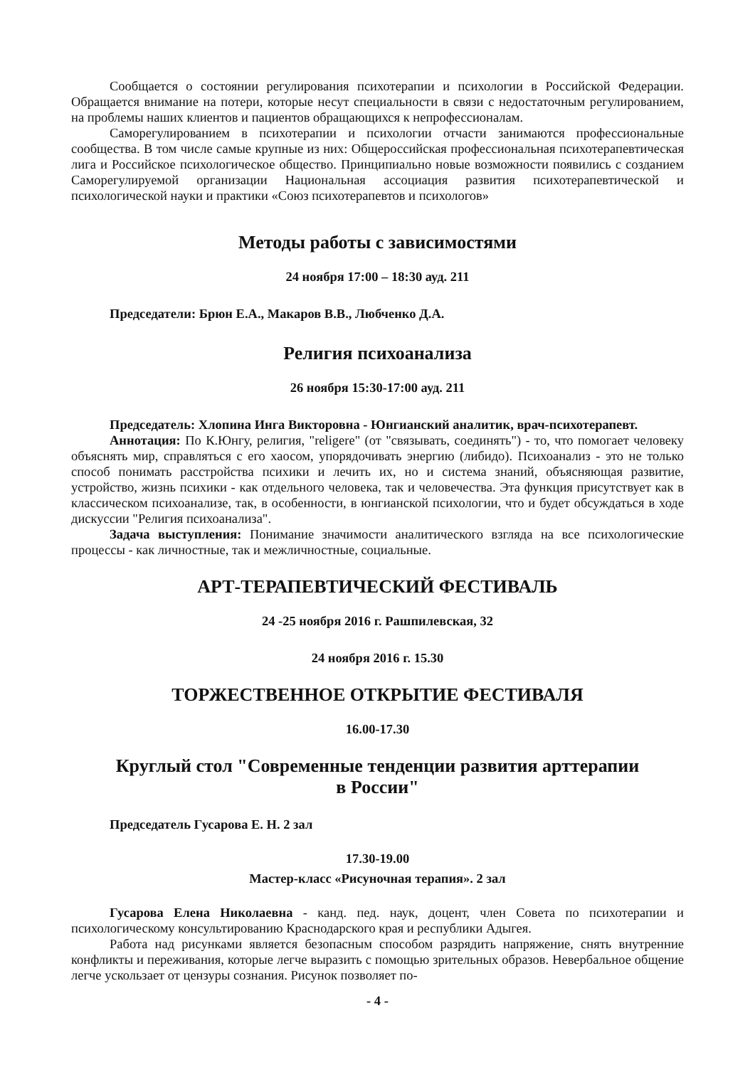Сообщается о состоянии регулирования психотерапии и психологии в Российской Федерации. Обращается внимание на потери, которые несут специальности в связи с недостаточным регулированием, на проблемы наших клиентов и пациентов обращающихся к непрофессионалам.
Саморегулированием в психотерапии и психологии отчасти занимаются профессиональные сообщества. В том числе самые крупные из них: Общероссийская профессиональная психотерапевтическая лига и Российское психологическое общество. Принципиально новые возможности появились с созданием Саморегулируемой организации Национальная ассоциация развития психотерапевтической и психологической науки и практики «Союз психотерапевтов и психологов»
Методы работы с зависимостями
24 ноября 17:00 – 18:30 ауд. 211
Председатели: Брюн Е.А., Макаров В.В., Любченко Д.А.
Религия психоанализа
26 ноября 15:30-17:00 ауд. 211
Председатель: Хлопина Инга Викторовна - Юнгианский аналитик, врач-психотерапевт.
Аннотация: По К.Юнгу, религия, "religere" (от "связывать, соединять") - то, что помогает человеку объяснять мир, справляться с его хаосом, упорядочивать энергию (либидо). Психоанализ - это не только способ понимать расстройства психики и лечить их, но и система знаний, объясняющая развитие, устройство, жизнь психики - как отдельного человека, так и человечества. Эта функция присутствует как в классическом психоанализе, так, в особенности, в юнгианской психологии, что и будет обсуждаться в ходе дискуссии "Религия психоанализа".
Задача выступления: Понимание значимости аналитического взгляда на все психологические процессы - как личностные, так и межличностные, социальные.
АРТ-ТЕРАПЕВТИЧЕСКИЙ ФЕСТИВАЛЬ
24 -25 ноября 2016 г. Рашпилевская, 32
24 ноября 2016 г. 15.30
ТОРЖЕСТВЕННОЕ ОТКРЫТИЕ ФЕСТИВАЛЯ
16.00-17.30
Круглый стол "Современные тенденции развития арттерапии
в России"
Председатель Гусарова Е. Н. 2 зал
17.30-19.00
Мастер-класс «Рисуночная терапия». 2 зал
Гусарова Елена Николаевна - канд. пед. наук, доцент, член Совета по психотерапии и психологическому консультированию Краснодарского края и республики Адыгея.
Работа над рисунками является безопасным способом разрядить напряжение, снять внутренние конфликты и переживания, которые легче выразить с помощью зрительных образов. Невербальное общение легче ускользает от цензуры сознания. Рисунок позволяет по-
- 4 -